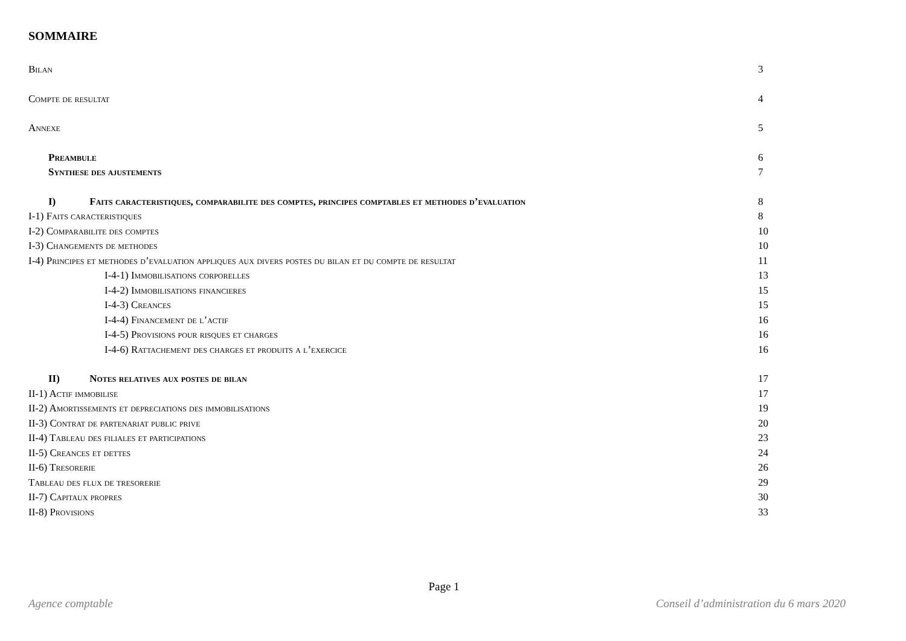SOMMAIRE
Bilan 3
Compte de resultat 4
Annexe 5
Preambule 6
Synthese des ajustements 7
I) Faits caracteristiques, comparabilite des comptes, principes comptables et methodes d’evaluation 8
I-1) Faits caracteristiques 8
I-2) Comparabilite des comptes 10
I-3) Changements de methodes 10
I-4) Principes et methodes d’evaluation appliques aux divers postes du bilan et du compte de resultat 11
I-4-1) Immobilisations corporelles 13
I-4-2) Immobilisations financieres 15
I-4-3) Creances 15
I-4-4) Financement de l’actif 16
I-4-5) Provisions pour risques et charges 16
I-4-6) Rattachement des charges et produits a l’exercice 16
II) Notes relatives aux postes de bilan 17
II-1) Actif immobilise 17
II-2) Amortissements et depreciations des immobilisations 19
II-3) Contrat de partenariat public prive 20
II-4) Tableau des filiales et participations 23
II-5) Creances et dettes 24
II-6) Tresorerie 26
Tableau des flux de tresorerie 29
II-7) Capitaux propres 30
II-8) Provisions 33
Page 1
Agence comptable Conseil d’administration du 6 mars 2020